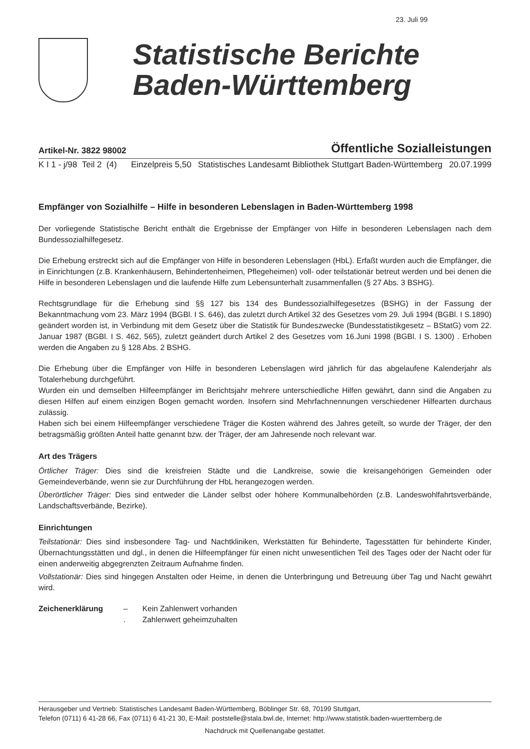23. Juli 99
Statistische Berichte
Baden-Württemberg
Artikel-Nr. 3822 98002 Öffentliche Sozialleistungen
K I 1 - j/98 Teil 2 (4) Einzelpreis 5,50 Statistisches Landesamt Bibliothek Stuttgart Baden-Württemberg 20.07.1999
Empfänger von Sozialhilfe – Hilfe in besonderen Lebenslagen in Baden-Württemberg 1998
Der vorliegende Statistische Bericht enthält die Ergebnisse der Empfänger von Hilfe in besonderen Lebenslagen nach dem Bundessozialhilfegesetz.
Die Erhebung erstreckt sich auf die Empfänger von Hilfe in besonderen Lebenslagen (HbL). Erfaßt wurden auch die Empfänger, die in Einrichtungen (z.B. Krankenhäusern, Behindertenheimen, Pflegeheimen) voll- oder teilstationär betreut werden und bei denen die Hilfe in besonderen Lebenslagen und die laufende Hilfe zum Lebensunterhalt zusammenfallen (§ 27 Abs. 3 BSHG).
Rechtsgrundlage für die Erhebung sind §§ 127 bis 134 des Bundessozialhilfegesetzes (BSHG) in der Fassung der Bekanntmachung vom 23. März 1994 (BGBl. I S. 646), das zuletzt durch Artikel 32 des Gesetzes vom 29. Juli 1994 (BGBl. I S.1890) geändert worden ist, in Verbindung mit dem Gesetz über die Statistik für Bundeszwecke (Bundesstatistikgesetz – BStatG) vom 22. Januar 1987 (BGBl. I S. 462, 565), zuletzt geändert durch Artikel 2 des Gesetzes vom 16.Juni 1998 (BGBl. I S. 1300) . Erhoben werden die Angaben zu § 128 Abs. 2 BSHG.
Die Erhebung über die Empfänger von Hilfe in besonderen Lebenslagen wird jährlich für das abgelaufene Kalenderjahr als Totalerhebung durchgeführt.
Wurden ein und demselben Hilfeempfänger im Berichtsjahr mehrere unterschiedliche Hilfen gewährt, dann sind die Angaben zu diesen Hilfen auf einem einzigen Bogen gemacht worden. Insofern sind Mehrfachnennungen verschiedener Hilfearten durchaus zulässig.
Haben sich bei einem Hilfeempfänger verschiedene Träger die Kosten während des Jahres geteilt, so wurde der Träger, der den betragsmäßig größten Anteil hatte genannt bzw. der Träger, der am Jahresende noch relevant war.
Art des Trägers
Örtlicher Träger: Dies sind die kreisfreien Städte und die Landkreise, sowie die kreisangehörigen Gemeinden oder Gemeindeverbände, wenn sie zur Durchführung der HbL herangezogen werden.
Überörtlicher Träger: Dies sind entweder die Länder selbst oder höhere Kommunalbehörden (z.B. Landeswohlfahrtsverbände, Landschaftsverbände, Bezirke).
Einrichtungen
Teilstationär: Dies sind insbesondere Tag- und Nachtkliniken, Werkstätten für Behinderte, Tagesstätten für behinderte Kinder, Übernachtungsstätten und dgl., in denen die Hilfeempfänger für einen nicht unwesentlichen Teil des Tages oder der Nacht oder für einen anderweitig abgegrenzten Zeitraum Aufnahme finden.
Vollstationär: Dies sind hingegen Anstalten oder Heime, in denen die Unterbringung und Betreuung über Tag und Nacht gewährt wird.
Zeichenerklärung –
.
Kein Zahlenwert vorhanden
Zahlenwert geheimzuhalten
Herausgeber und Vertrieb: Statistisches Landesamt Baden-Württemberg, Böblinger Str. 68, 70199 Stuttgart,
Telefon (0711) 6 41-28 66, Fax (0711) 6 41-21 30, E-Mail: poststelle@stala.bwl.de, Internet: http://www.statistik.baden-wuerttemberg.de
Nachdruck mit Quellenangabe gestattet.